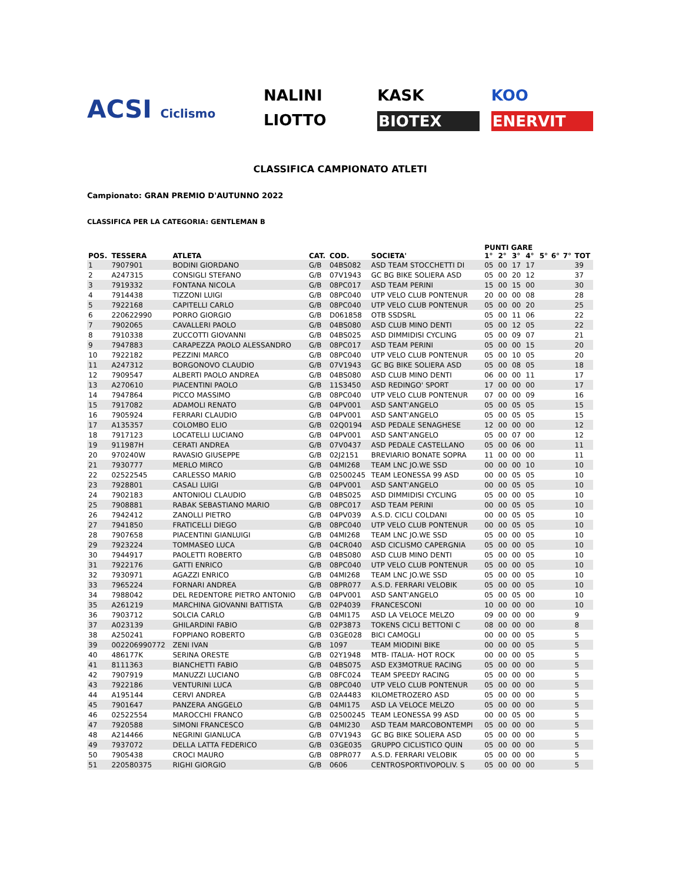ACSI Ciclismo
NALINI KASK KOO LIOTTO BIOTEX ENERVIT
CLASSIFICA CAMPIONATO ATLETI
Campionato: GRAN PREMIO D'AUTUNNO 2022
CLASSIFICA PER LA CATEGORIA: GENTLEMAN B
| POS. | TESSERA | ATLETA | CAT. | COD. | SOCIETA' | PUNTI GARE | | | | 5° | 6° | 7° | TOT |
| --- | --- | --- | --- | --- | --- | --- | --- | --- | --- | --- | --- | --- | --- |
| | | | | | | 1° | 2° | 3° | 4° | | | | |
| 1 | 7907901 | BODINI GIORDANO | G/B | 04BS082 | ASD TEAM STOCCHETTI DI | 05 | 00 | 17 | 17 | | | | 39 |
| 2 | A247315 | CONSIGLI STEFANO | G/B | 07V1943 | GC BG BIKE SOLIERA ASD | 05 | 00 | 20 | 12 | | | | 37 |
| 3 | 7919332 | FONTANA NICOLA | G/B | 08PC017 | ASD TEAM PERINI | 15 | 00 | 15 | 00 | | | | 30 |
| 4 | 7914438 | TIZZONI LUIGI | G/B | 08PC040 | UTP VELO CLUB PONTENUR | 20 | 00 | 00 | 08 | | | | 28 |
| 5 | 7922168 | CAPITELLI CARLO | G/B | 08PC040 | UTP VELO CLUB PONTENUR | 05 | 00 | 00 | 20 | | | | 25 |
| 6 | 220622990 | PORRO GIORGIO | G/B | D061858 | OTB SSDSRL | 05 | 00 | 11 | 06 | | | | 22 |
| 7 | 7902065 | CAVALLERI PAOLO | G/B | 04BS080 | ASD CLUB MINO DENTI | 05 | 00 | 12 | 05 | | | | 22 |
| 8 | 7910338 | ZUCCOTTI GIOVANNI | G/B | 04BS025 | ASD DIMMIDISI CYCLING | 05 | 00 | 09 | 07 | | | | 21 |
| 9 | 7947883 | CARAPEZZA PAOLO ALESSANDRO | G/B | 08PC017 | ASD TEAM PERINI | 05 | 00 | 00 | 15 | | | | 20 |
| 10 | 7922182 | PEZZINI MARCO | G/B | 08PC040 | UTP VELO CLUB PONTENUR | 05 | 00 | 10 | 05 | | | | 20 |
| 11 | A247312 | BORGONOVO CLAUDIO | G/B | 07V1943 | GC BG BIKE SOLIERA ASD | 05 | 00 | 08 | 05 | | | | 18 |
| 12 | 7909547 | ALBERTI PAOLO ANDREA | G/B | 04BS080 | ASD CLUB MINO DENTI | 06 | 00 | 00 | 11 | | | | 17 |
| 13 | A270610 | PIACENTINI PAOLO | G/B | 11S3450 | ASD REDINGO' SPORT | 17 | 00 | 00 | 00 | | | | 17 |
| 14 | 7947864 | PICCO MASSIMO | G/B | 08PC040 | UTP VELO CLUB PONTENUR | 07 | 00 | 00 | 09 | | | | 16 |
| 15 | 7917082 | ADAMOLI RENATO | G/B | 04PV001 | ASD SANT'ANGELO | 05 | 00 | 05 | 05 | | | | 15 |
| 16 | 7905924 | FERRARI CLAUDIO | G/B | 04PV001 | ASD SANT'ANGELO | 05 | 00 | 05 | 05 | | | | 15 |
| 17 | A135357 | COLOMBO ELIO | G/B | 02Q0194 | ASD PEDALE SENAGHESE | 12 | 00 | 00 | 00 | | | | 12 |
| 18 | 7917123 | LOCATELLI LUCIANO | G/B | 04PV001 | ASD SANT'ANGELO | 05 | 00 | 07 | 00 | | | | 12 |
| 19 | 911987H | CERATI ANDREA | G/B | 07V0437 | ASD PEDALE CASTELLANO | 05 | 00 | 06 | 00 | | | | 11 |
| 20 | 970240W | RAVASIO GIUSEPPE | G/B | 02J2151 | BREVIARIO BONATE SOPRA | 11 | 00 | 00 | 00 | | | | 11 |
| 21 | 7930777 | MERLO MIRCO | G/B | 04MI268 | TEAM LNC JO.WE SSD | 00 | 00 | 00 | 10 | | | | 10 |
| 22 | 02522545 | CARLESSO MARIO | G/B | 02500245 | TEAM LEONESSA 99 ASD | 00 | 00 | 05 | 05 | | | | 10 |
| 23 | 7928801 | CASALI LUIGI | G/B | 04PV001 | ASD SANT'ANGELO | 00 | 00 | 05 | 05 | | | | 10 |
| 24 | 7902183 | ANTONIOLI CLAUDIO | G/B | 04BS025 | ASD DIMMIDISI CYCLING | 05 | 00 | 00 | 05 | | | | 10 |
| 25 | 7908881 | RABAK SEBASTIANO MARIO | G/B | 08PC017 | ASD TEAM PERINI | 00 | 00 | 05 | 05 | | | | 10 |
| 26 | 7942412 | ZANOLLI PIETRO | G/B | 04PV039 | A.S.D. CICLI COLDANI | 00 | 00 | 05 | 05 | | | | 10 |
| 27 | 7941850 | FRATICELLI DIEGO | G/B | 08PC040 | UTP VELO CLUB PONTENUR | 00 | 00 | 05 | 05 | | | | 10 |
| 28 | 7907658 | PIACENTINI GIANLUIGI | G/B | 04MI268 | TEAM LNC JO.WE SSD | 05 | 00 | 00 | 05 | | | | 10 |
| 29 | 7923224 | TOMMASEO LUCA | G/B | 04CR040 | ASD CICLISMO CAPERGNIA | 05 | 00 | 00 | 05 | | | | 10 |
| 30 | 7944917 | PAOLETTI ROBERTO | G/B | 04BS080 | ASD CLUB MINO DENTI | 05 | 00 | 00 | 05 | | | | 10 |
| 31 | 7922176 | GATTI ENRICO | G/B | 08PC040 | UTP VELO CLUB PONTENUR | 05 | 00 | 00 | 05 | | | | 10 |
| 32 | 7930971 | AGAZZI ENRICO | G/B | 04MI268 | TEAM LNC JO.WE SSD | 05 | 00 | 00 | 05 | | | | 10 |
| 33 | 7965224 | FORNARI ANDREA | G/B | 08PR077 | A.S.D. FERRARI VELOBIK | 05 | 00 | 00 | 05 | | | | 10 |
| 34 | 7988042 | DEL REDENTORE PIETRO ANTONIO | G/B | 04PV001 | ASD SANT'ANGELO | 05 | 00 | 05 | 00 | | | | 10 |
| 35 | A261219 | MARCHINA GIOVANNI BATTISTA | G/B | 02P4039 | FRANCESCONI | 10 | 00 | 00 | 00 | | | | 10 |
| 36 | 7903712 | SOLCIA CARLO | G/B | 04MI175 | ASD LA VELOCE MELZO | 09 | 00 | 00 | 00 | | | | 9 |
| 37 | A023139 | GHILARDINI FABIO | G/B | 02P3873 | TOKENS CICLI BETTONI C | 08 | 00 | 00 | 00 | | | | 8 |
| 38 | A250241 | FOPPIANO ROBERTO | G/B | 03GE028 | BICI CAMOGLI | 00 | 00 | 00 | 05 | | | | 5 |
| 39 | 002206990772 | ZENI IVAN | G/B | 1097 | TEAM MIODINI BIKE | 00 | 00 | 00 | 05 | | | | 5 |
| 40 | 486177K | SERINA ORESTE | G/B | 02Y1948 | MTB- ITALIA- HOT ROCK | 00 | 00 | 00 | 05 | | | | 5 |
| 41 | 8111363 | BIANCHETTI FABIO | G/B | 04BS075 | ASD EX3MOTRUE RACING | 05 | 00 | 00 | 00 | | | | 5 |
| 42 | 7907919 | MANUZZI LUCIANO | G/B | 08FC024 | TEAM SPEEDY RACING | 05 | 00 | 00 | 00 | | | | 5 |
| 43 | 7922186 | VENTURINI LUCA | G/B | 08PC040 | UTP VELO CLUB PONTENUR | 05 | 00 | 00 | 00 | | | | 5 |
| 44 | A195144 | CERVI ANDREA | G/B | 02A4483 | KILOMETROZERO ASD | 05 | 00 | 00 | 00 | | | | 5 |
| 45 | 7901647 | PANZERA ANGGELO | G/B | 04MI175 | ASD LA VELOCE MELZO | 05 | 00 | 00 | 00 | | | | 5 |
| 46 | 02522554 | MAROCCHI FRANCO | G/B | 02500245 | TEAM LEONESSA 99 ASD | 00 | 00 | 05 | 00 | | | | 5 |
| 47 | 7920588 | SIMONI FRANCESCO | G/B | 04MI230 | ASD TEAM MARCOBONTEMPI | 05 | 00 | 00 | 00 | | | | 5 |
| 48 | A214466 | NEGRINI GIANLUCA | G/B | 07V1943 | GC BG BIKE SOLIERA ASD | 05 | 00 | 00 | 00 | | | | 5 |
| 49 | 7937072 | DELLA LATTA FEDERICO | G/B | 03GE035 | GRUPPO CICLISTICO QUIN | 05 | 00 | 00 | 00 | | | | 5 |
| 50 | 7905438 | CROCI MAURO | G/B | 08PR077 | A.S.D. FERRARI VELOBIK | 05 | 00 | 00 | 00 | | | | 5 |
| 51 | 220580375 | RIGHI GIORGIO | G/B | 0606 | CENTROSPORTIVOPOLIV. S | 05 | 00 | 00 | 00 | | | | 5 |